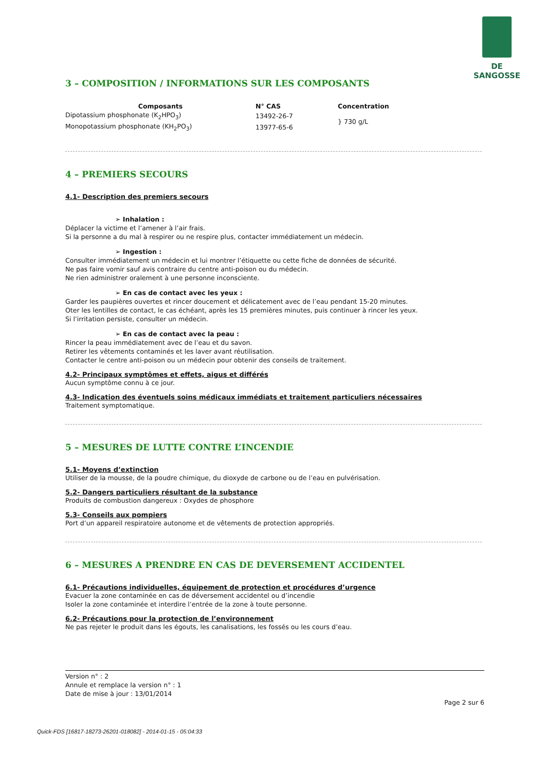DE SANGOSSE
3 – COMPOSITION / INFORMATIONS SUR LES COMPOSANTS
| Composants | N° CAS | Concentration |
| --- | --- | --- |
| Dipotassium phosphonate (K<sub>2</sub>HPO<sub>3</sub>) | 13492-26-7 | } 730 g/L |
| Monopotassium phosphonate (KH<sub>2</sub>PO<sub>3</sub>) | 13977-65-6 | |
4 – PREMIERS SECOURS
4.1- Description des premiers secours
➢ Inhalation :
Déplacer la victime et l’amener à l’air frais.
Si la personne a du mal à respirer ou ne respire plus, contacter immédiatement un médecin.
➢ Ingestion :
Consulter immédiatement un médecin et lui montrer l’étiquette ou cette fiche de données de sécurité.
Ne pas faire vomir sauf avis contraire du centre anti-poison ou du médecin.
Ne rien administrer oralement à une personne inconsciente.
➢ En cas de contact avec les yeux :
Garder les paupières ouvertes et rincer doucement et délicatement avec de l’eau pendant 15-20 minutes.
Oter les lentilles de contact, le cas échéant, après les 15 premières minutes, puis continuer à rincer les yeux.
Si l’irritation persiste, consulter un médecin.
➢ En cas de contact avec la peau :
Rincer la peau immédiatement avec de l’eau et du savon.
Retirer les vêtements contaminés et les laver avant réutilisation.
Contacter le centre anti-poison ou un médecin pour obtenir des conseils de traitement.
4.2- Principaux symptômes et effets, aigus et différés
Aucun symptôme connu à ce jour.
4.3- Indication des éventuels soins médicaux immédiats et traitement particuliers nécessaires
Traitement symptomatique.
5 – MESURES DE LUTTE CONTRE L’INCENDIE
5.1- Moyens d’extinction
Utiliser de la mousse, de la poudre chimique, du dioxyde de carbone ou de l’eau en pulvérisation.
5.2- Dangers particuliers résultant de la substance
Produits de combustion dangereux : Oxydes de phosphore
5.3- Conseils aux pompiers
Port d’un appareil respiratoire autonome et de vêtements de protection appropriés.
6 – MESURES A PRENDRE EN CAS DE DEVERSEMENT ACCIDENTEL
6.1- Précautions individuelles, équipement de protection et procédures d’urgence
Evacuer la zone contaminée en cas de déversement accidentel ou d’incendie
Isoler la zone contaminée et interdire l’entrée de la zone à toute personne.
6.2- Précautions pour la protection de l’environnement
Ne pas rejeter le produit dans les égouts, les canalisations, les fossés ou les cours d’eau.
Version n° : 2
Annule et remplace la version n° : 1
Date de mise à jour : 13/01/2014
Page 2 sur 6
Quick-FDS [16817-18273-26201-018082] - 2014-01-15 - 05:04:33